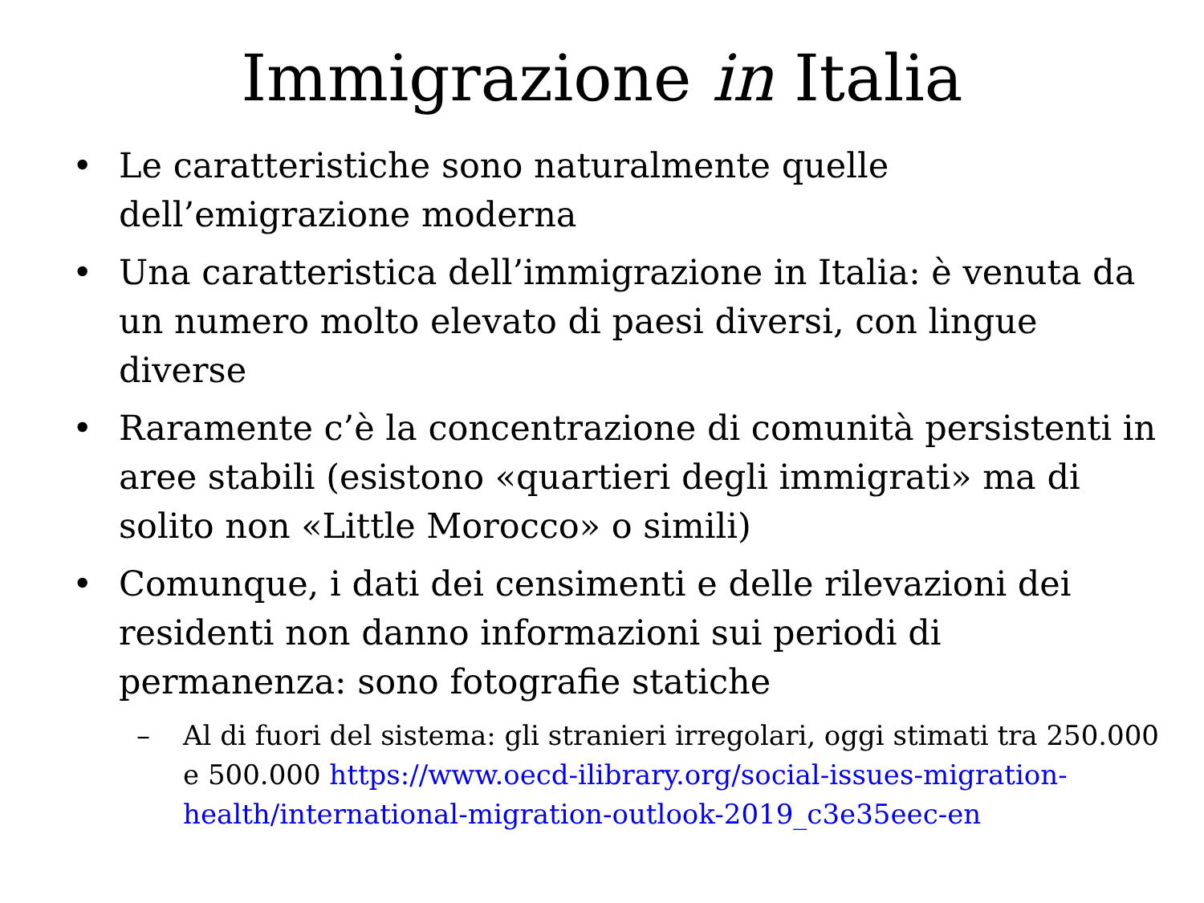Immigrazione in Italia
• Le caratteristiche sono naturalmente quelle dell’emigrazione moderna
• Una caratteristica dell’immigrazione in Italia: è venuta da un numero molto elevato di paesi diversi, con lingue diverse
• Raramente c’è la concentrazione di comunità persistenti in aree stabili (esistono «quartieri degli immigrati» ma di solito non «Little Morocco» o simili)
• Comunque, i dati dei censimenti e delle rilevazioni dei residenti non danno informazioni sui periodi di permanenza: sono fotografie statiche
– Al di fuori del sistema: gli stranieri irregolari, oggi stimati tra 250.000 e 500.000 https://www.oecd-ilibrary.org/social-issues-migration-health/international-migration-outlook-2019_c3e35eec-en